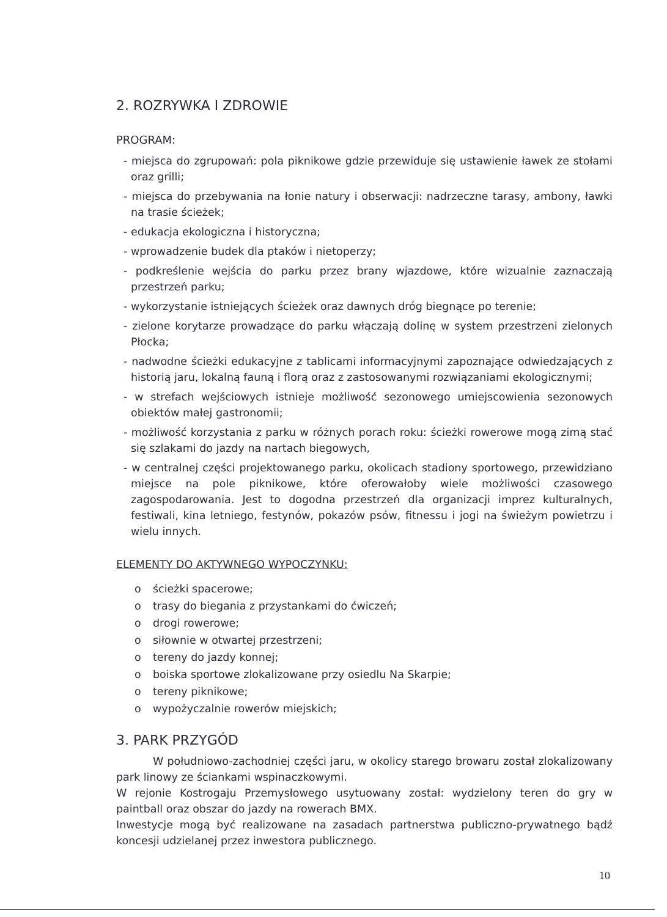2. ROZRYWKA I ZDROWIE
PROGRAM:
- miejsca do zgrupowań: pola piknikowe gdzie przewiduje się ustawienie ławek ze stołami oraz grilli;
- miejsca do przebywania na łonie natury i obserwacji: nadrzeczne tarasy, ambony, ławki na trasie ścieżek;
- edukacja ekologiczna i historyczna;
- wprowadzenie budek dla ptaków i nietoperzy;
- podkreślenie wejścia do parku przez brany wjazdowe, które wizualnie zaznaczają przestrzeń parku;
- wykorzystanie istniejących ścieżek oraz dawnych dróg biegnące po terenie;
- zielone korytarze prowadzące do parku włączają dolinę w system przestrzeni zielonych Płocka;
- nadwodne ścieżki edukacyjne z tablicami informacyjnymi zapoznające odwiedzających z historią jaru, lokalną fauną i florą oraz z zastosowanymi rozwiązaniami ekologicznymi;
- w strefach wejściowych istnieje możliwość sezonowego umiejscowienia sezonowych obiektów małej gastronomii;
- możliwość korzystania z parku w różnych porach roku: ścieżki rowerowe mogą zimą stać się szlakami do jazdy na nartach biegowych,
- w centralnej części projektowanego parku, okolicach stadiony sportowego, przewidziano miejsce na pole piknikowe, które oferowałoby wiele możliwości czasowego zagospodarowania. Jest to dogodna przestrzeń dla organizacji imprez kulturalnych, festiwali, kina letniego, festynów, pokazów psów, fitnessu i jogi na świeżym powietrzu i wielu innych.
ELEMENTY DO AKTYWNEGO WYPOCZYNKU:
o ścieżki spacerowe;
o trasy do biegania z przystankami do ćwiczeń;
o drogi rowerowe;
o siłownie w otwartej przestrzeni;
o tereny do jazdy konnej;
o boiska sportowe zlokalizowane przy osiedlu Na Skarpie;
o tereny piknikowe;
o wypożyczalnie rowerów miejskich;
3. PARK PRZYGÓD
W południowo-zachodniej części jaru, w okolicy starego browaru został zlokalizowany park linowy ze ściankami wspinaczkowymi.
W rejonie Kostrogaju Przemysłowego usytuowany został: wydzielony teren do gry w paintball oraz obszar do jazdy na rowerach BMX.
Inwestycje mogą być realizowane na zasadach partnerstwa publiczno-prywatnego bądź koncesji udzielanej przez inwestora publicznego.
10